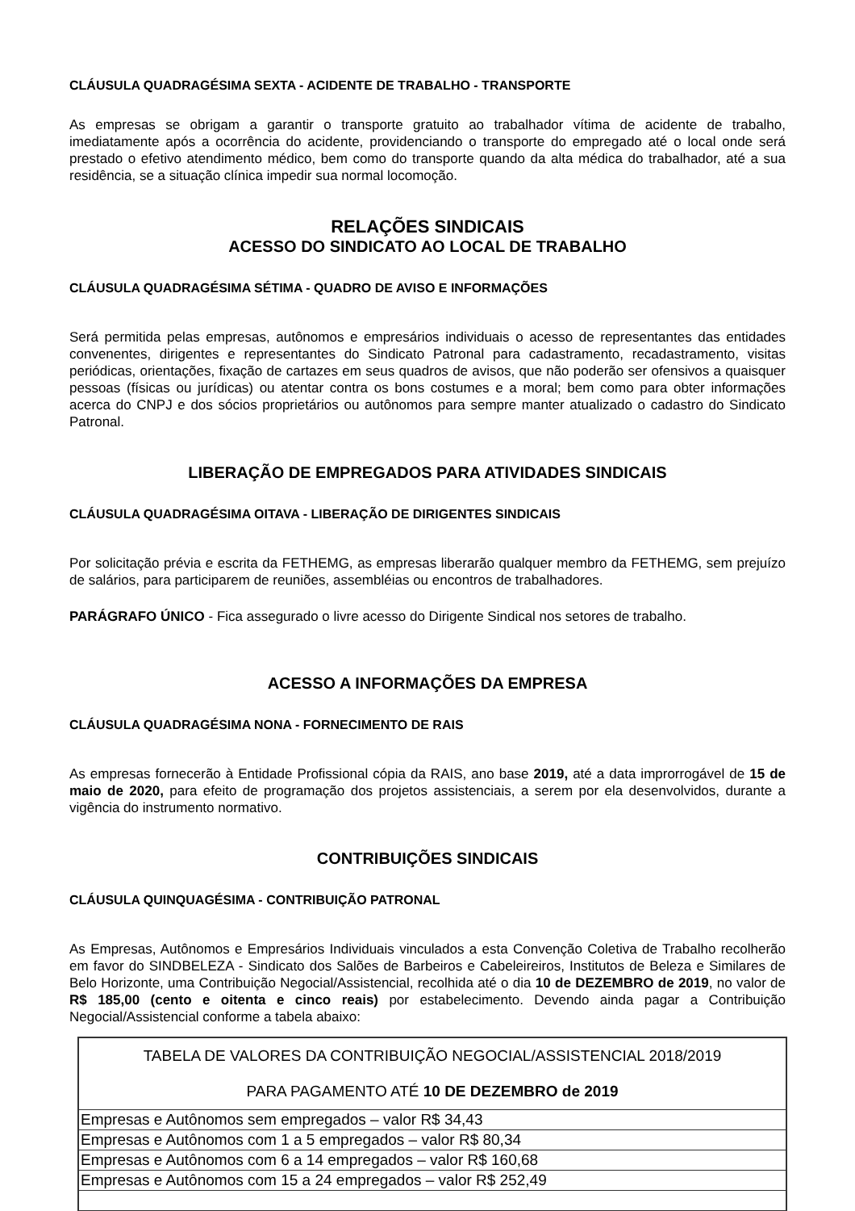CLÁUSULA QUADRAGÉSIMA SEXTA - ACIDENTE DE TRABALHO - TRANSPORTE
As empresas se obrigam a garantir o transporte gratuito ao trabalhador vítima de acidente de trabalho, imediatamente após a ocorrência do acidente, providenciando o transporte do empregado até o local onde será prestado o efetivo atendimento médico, bem como do transporte quando da alta médica do trabalhador, até a sua residência, se a situação clínica impedir sua normal locomoção.
RELAÇÕES SINDICAIS
ACESSO DO SINDICATO AO LOCAL DE TRABALHO
CLÁUSULA QUADRAGÉSIMA SÉTIMA - QUADRO DE AVISO E INFORMAÇÕES
Será permitida pelas empresas, autônomos e empresários individuais o acesso de representantes das entidades convenentes, dirigentes e representantes do Sindicato Patronal para cadastramento, recadastramento, visitas periódicas, orientações, fixação de cartazes em seus quadros de avisos, que não poderão ser ofensivos a quaisquer pessoas (físicas ou jurídicas) ou atentar contra os bons costumes e a moral; bem como para obter informações acerca do CNPJ e dos sócios proprietários ou autônomos para sempre manter atualizado o cadastro do Sindicato Patronal.
LIBERAÇÃO DE EMPREGADOS PARA ATIVIDADES SINDICAIS
CLÁUSULA QUADRAGÉSIMA OITAVA - LIBERAÇÃO DE DIRIGENTES SINDICAIS
Por solicitação prévia e escrita da FETHEMG, as empresas liberarão qualquer membro da FETHEMG, sem prejuízo de salários, para participarem de reuniões, assembléias ou encontros de trabalhadores.
PARÁGRAFO ÚNICO - Fica assegurado o livre acesso do Dirigente Sindical nos setores de trabalho.
ACESSO A INFORMAÇÕES DA EMPRESA
CLÁUSULA QUADRAGÉSIMA NONA - FORNECIMENTO DE RAIS
As empresas fornecerão à Entidade Profissional cópia da RAIS, ano base 2019, até a data improrrogável de 15 de maio de 2020, para efeito de programação dos projetos assistenciais, a serem por ela desenvolvidos, durante a vigência do instrumento normativo.
CONTRIBUIÇÕES SINDICAIS
CLÁUSULA QUINQUAGÉSIMA - CONTRIBUIÇÃO PATRONAL
As Empresas, Autônomos e Empresários Individuais vinculados a esta Convenção Coletiva de Trabalho recolherão em favor do SINDBELEZA - Sindicato dos Salões de Barbeiros e Cabeleireiros, Institutos de Beleza e Similares de Belo Horizonte, uma Contribuição Negocial/Assistencial, recolhida até o dia 10 de DEZEMBRO de 2019, no valor de R$ 185,00 (cento e oitenta e cinco reais) por estabelecimento. Devendo ainda pagar a Contribuição Negocial/Assistencial conforme a tabela abaixo:
| TABELA DE VALORES DA CONTRIBUIÇÃO NEGOCIAL/ASSISTENCIAL 2018/2019 PARA PAGAMENTO ATÉ 10 DE DEZEMBRO de 2019 |
| Empresas e Autônomos sem empregados – valor R$ 34,43 |
| Empresas e Autônomos com 1 a 5 empregados – valor R$ 80,34 |
| Empresas e Autônomos com 6 a 14 empregados – valor R$ 160,68 |
| Empresas e Autônomos com 15 a 24 empregados – valor R$ 252,49 |